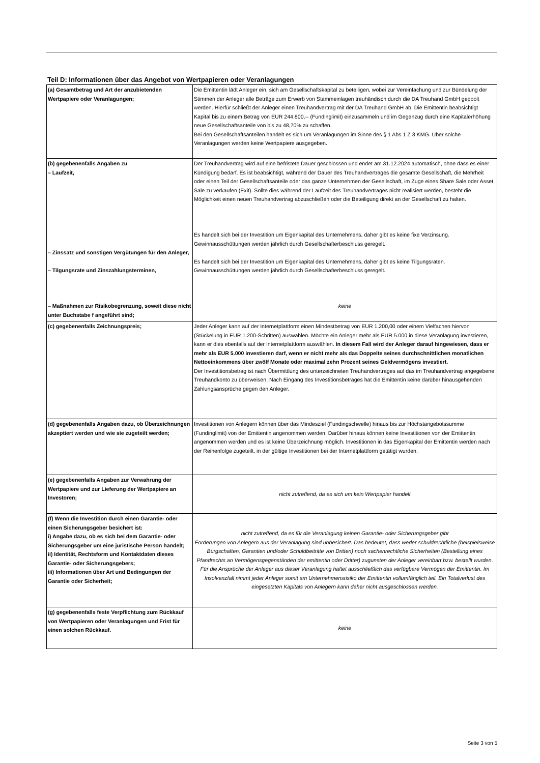Teil D: Informationen über das Angebot von Wertpapieren oder Veranlagungen
| (a) Gesamtbetrag und Art der anzubietenden Wertpapiere oder Veranlagungen; | Die Emittentin lädt Anleger ein, sich am Gesellschaftskapital zu beteiligen, wobei zur Vereinfachung und zur Bündelung der Stimmen der Anleger alle Beträge zum Erwerb von Stammeinlagen treuhändisch durch die DA Treuhand GmbH gepoolt werden. Hierfür schließt der Anleger einen Treuhandvertrag mit der DA Treuhand GmbH ab. Die Emittentin beabsichtigt Kapital bis zu einem Betrag von EUR 244.800,-- (Fundinglimit) einzusammeln und im Gegenzug durch eine Kapitalerhöhung neue Gesellschaftsanteile von bis zu 48,70% zu schaffen. Bei den Gesellschaftsanteilen handelt es sich um Veranlagungen im Sinne des § 1 Abs 1 Z 3 KMG. Über solche Veranlagungen werden keine Wertpapiere ausgegeben. |
| (b) gegebenenfalls Angaben zu – Laufzeit, – Zinssatz und sonstigen Vergütungen für den Anleger, – Tilgungsrate und Zinszahlungsterminen, – Maßnahmen zur Risikobegrenzung, soweit diese nicht unter Buchstabe f angeführt sind; | Der Treuhandvertrag wird auf eine befristete Dauer geschlossen und endet am 31.12.2024 automatisch, ohne dass es einer Kündigung bedarf. Es ist beabsichtigt, während der Dauer des Treuhandvertrages die gesamte Gesellschaft, die Mehrheit oder einen Teil der Gesellschaftsanteile oder das ganze Unternehmen der Gesellschaft, im Zuge eines Share Sale oder Asset Sale zu verkaufen (Exit). Sollte dies während der Laufzeit des Treuhandvertrages nicht realisiert werden, besteht die Möglichkeit einen neuen Treuhandvertrag abzuschließen oder die Beteiligung direkt an der Gesellschaft zu halten. Es handelt sich bei der Investition um Eigenkapital des Unternehmens, daher gibt es keine fixe Verzinsung. Gewinnausschüttungen werden jährlich durch Gesellschafterbeschluss geregelt. Es handelt sich bei der Investition um Eigenkapital des Unternehmens, daher gibt es keine Tilgungsraten. Gewinnausschüttungen werden jährlich durch Gesellschafterbeschluss geregelt. keine |
| (c) gegebenenfalls Zeichnungspreis; | Jeder Anleger kann auf der Internetplattform einen Mindestbetrag von EUR 1.200,00 oder einem Vielfachen hiervon (Stückelung in EUR 1.200-Schritten) auswählen. Möchte ein Anleger mehr als EUR 5.000 in diese Veranlagung investieren, kann er dies ebenfalls auf der Internetplattform auswählen. In diesem Fall wird der Anleger darauf hingewiesen, dass er mehr als EUR 5.000 investieren darf, wenn er nicht mehr als das Doppelte seines durchschnittlichen monatlichen Nettoeinkommens über zwölf Monate oder maximal zehn Prozent seines Geldvermögens investiert. Der Investitionsbetrag ist nach Übermittlung des unterzeichneten Treuhandvertrages auf das im Treuhandvertrag angegebene Treuhandkonto zu überweisen. Nach Eingang des Investitionsbetrages hat die Emittentin keine darüber hinausgehenden Zahlungsansprüche gegen den Anleger. |
| (d) gegebenenfalls Angaben dazu, ob Überzeichnungen akzeptiert werden und wie sie zugeteilt werden; | Investitionen von Anlegern können über das Mindesziel (Fundingschwelle) hinaus bis zur Höchstangebotssumme (Fundinglimit) von der Emittentin angenommen werden. Darüber hinaus können keine Investitionen von der Emittentin angenommen werden und es ist keine Überzeichnung möglich. Investitionen in das Eigenkapital der Emittentin werden nach der Reihenfolge zugeteilt, in der gültige Investitionen bei der Internetplattform getätigt wurden. |
| (e) gegebenenfalls Angaben zur Verwahrung der Wertpapiere und zur Lieferung der Wertpapiere an Investoren; | nicht zutreffend, da es sich um kein Wertpapier handelt |
| (f) Wenn die Investition durch einen Garantie- oder einen Sicherungsgeber besichert ist: i) Angabe dazu, ob es sich bei dem Garantie- oder Sicherungsgeber um eine juristische Person handelt; ii) Identität, Rechtsform und Kontaktdaten dieses Garantie- oder Sicherungsgebers; iii) Informationen über Art und Bedingungen der Garantie oder Sicherheit; | nicht zutreffend, da es für die Veranlagung keinen Garantie- oder Sicherungsgeber gibt Forderungen von Anlegern aus der Veranlagung sind unbesichert. Das bedeutet, dass weder schuldrechtliche (beispielsweise Bürgschaften, Garantien und/oder Schuldbeitritte von Dritten) noch sachenrechtliche Sicherheiten (Bestellung eines Pfandrechts an Vermögensgegenständen der emittentin oder Dritter) zugunsten der Anleger vereinbart bzw. bestellt wurden. Für die Ansprüche der Anleger aus dieser Veranlagung haftet ausschließlich das verfügbare Vermögen der Emittentin. Im Insolvenzfall nimmt jeder Anleger somit am Unternehmensrisiko der Emittentin vollumfänglich teil. Ein Totalverlust des eingesetzten Kapitals von Anlegern kann daher nicht ausgeschlossen werden. |
| (g) gegebenenfalls feste Verpflichtung zum Rückkauf von Wertpapieren oder Veranlagungen und Frist für einen solchen Rückkauf. | keine |
Seite 3 von 5